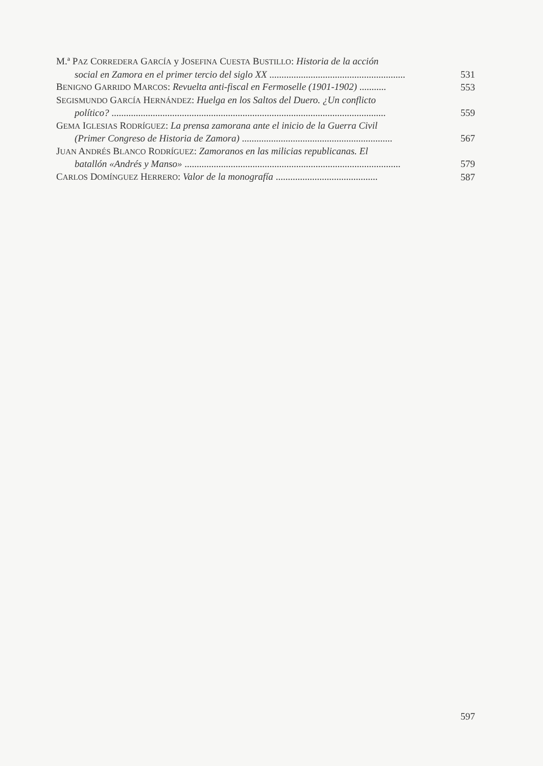M.ª PAZ CORREDERA GARCÍA y JOSEFINA CUESTA BUSTILLO: Historia de la acción
social en Zamora en el primer tercio del siglo XX ........................................................
531
BENIGNO GARRIDO MARCOS: Revuelta anti-fiscal en Fermoselle (1901-1902) ...........
553
SEGISMUNDO GARCÍA HERNÁNDEZ: Huelga en los Saltos del Duero. ¿Un conflicto
político? .................................................................................................................
559
GEMA IGLESIAS RODRÍGUEZ: La prensa zamorana ante el inicio de la Guerra Civil
(Primer Congreso de Historia de Zamora) ..............................................................
567
JUAN ANDRÉS BLANCO RODRÍGUEZ: Zamoranos en las milicias republicanas. El
batallón «Andrés y Manso» .........................................................................................
579
CARLOS DOMÍNGUEZ HERRERO: Valor de la monografía ..........................................
587
597